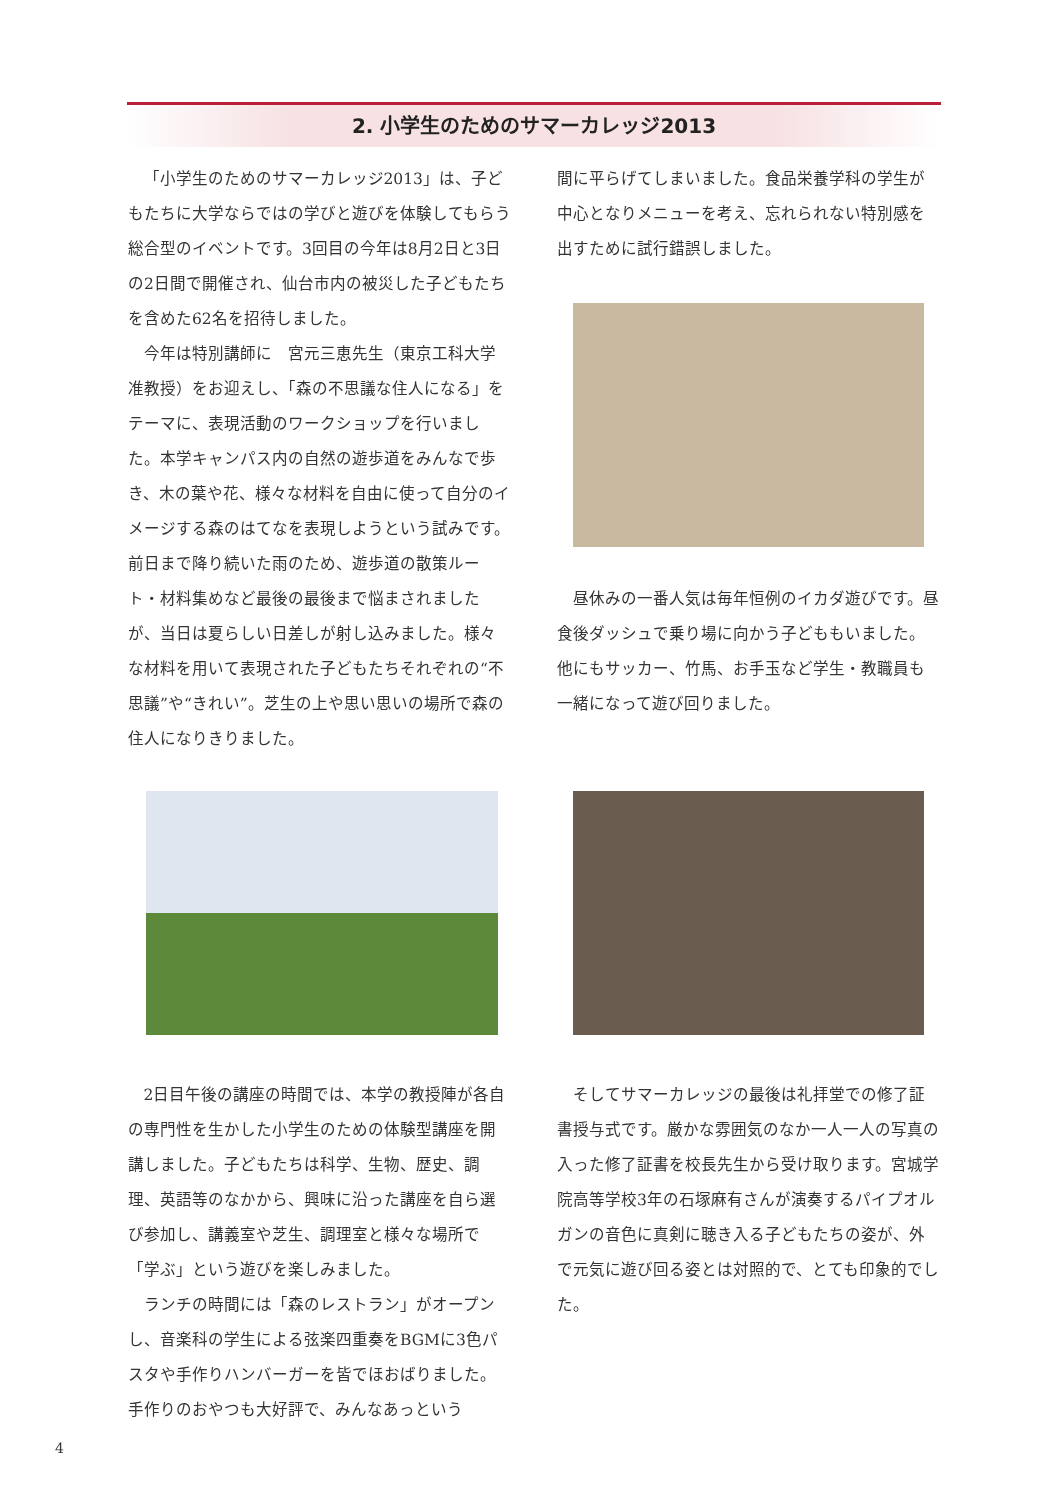2. 小学生のためのサマーカレッジ2013
「小学生のためのサマーカレッジ2013」は、子どもたちに大学ならではの学びと遊びを体験してもらう総合型のイベントです。3回目の今年は8月2日と3日の2日間で開催され、仙台市内の被災した子どもたちを含めた62名を招待しました。
今年は特別講師に　宮元三恵先生（東京工科大学准教授）をお迎えし、「森の不思議な住人になる」をテーマに、表現活動のワークショップを行いました。本学キャンパス内の自然の遊歩道をみんなで歩き、木の葉や花、様々な材料を自由に使って自分のイメージする森のはてなを表現しようという試みです。前日まで降り続いた雨のため、遊歩道の散策ルート・材料集めなど最後の最後まで悩まされましたが、当日は夏らしい日差しが射し込みました。様々な材料を用いて表現された子どもたちそれぞれの“不思議”や“きれい”。芝生の上や思い思いの場所で森の住人になりきりました。
間に平らげてしまいました。食品栄養学科の学生が中心となりメニューを考え、忘れられない特別感を出すために試行錯誤しました。
昼休みの一番人気は毎年恒例のイカダ遊びです。昼食後ダッシュで乗り場に向かう子どももいました。他にもサッカー、竹馬、お手玉など学生・教職員も一緒になって遊び回りました。
2日目午後の講座の時間では、本学の教授陣が各自の専門性を生かした小学生のための体験型講座を開講しました。子どもたちは科学、生物、歴史、調理、英語等のなかから、興味に沿った講座を自ら選び参加し、講義室や芝生、調理室と様々な場所で「学ぶ」という遊びを楽しみました。
ランチの時間には「森のレストラン」がオープンし、音楽科の学生による弦楽四重奏をBGMに3色パスタや手作りハンバーガーを皆でほおばりました。手作りのおやつも大好評で、みんなあっという
そしてサマーカレッジの最後は礼拝堂での修了証書授与式です。厳かな雰囲気のなか一人一人の写真の入った修了証書を校長先生から受け取ります。宮城学院高等学校3年の石塚麻有さんが演奏するパイプオルガンの音色に真剣に聴き入る子どもたちの姿が、外で元気に遊び回る姿とは対照的で、とても印象的でした。
4